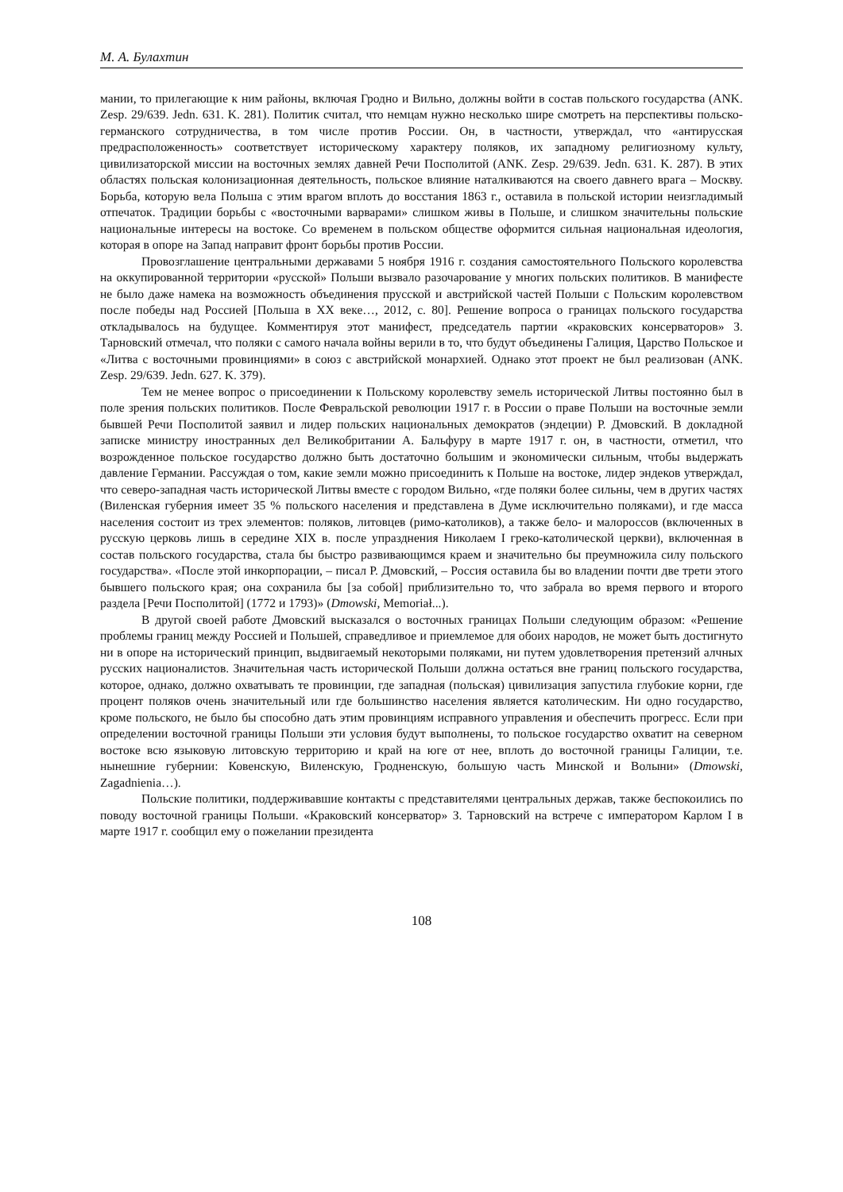М. А. Булахтин
мании, то прилегающие к ним районы, включая Гродно и Вильно, должны войти в состав польского государства (ANK. Zesp. 29/639. Jedn. 631. K. 281). Политик считал, что немцам нужно несколько шире смотреть на перспективы польско-германского сотрудничества, в том числе против России. Он, в частности, утверждал, что «антирусская предрасположенность» соответствует историческому характеру поляков, их западному религиозному культу, цивилизаторской миссии на восточных землях давней Речи Посполитой (ANK. Zesp. 29/639. Jedn. 631. K. 287). В этих областях польская колонизационная деятельность, польское влияние наталкиваются на своего давнего врага – Москву. Борьба, которую вела Польша с этим врагом вплоть до восстания 1863 г., оставила в польской истории неизгладимый отпечаток. Традиции борьбы с «восточными варварами» слишком живы в Польше, и слишком значительны польские национальные интересы на востоке. Со временем в польском обществе оформится сильная национальная идеология, которая в опоре на Запад направит фронт борьбы против России.
Провозглашение центральными державами 5 ноября 1916 г. создания самостоятельного Польского королевства на оккупированной территории «русской» Польши вызвало разочарование у многих польских политиков. В манифесте не было даже намека на возможность объединения прусской и австрийской частей Польши с Польским королевством после победы над Россией [Польша в XX веке…, 2012, с. 80]. Решение вопроса о границах польского государства откладывалось на будущее. Комментируя этот манифест, председатель партии «краковских консерваторов» З. Тарновский отмечал, что поляки с самого начала войны верили в то, что будут объединены Галиция, Царство Польское и «Литва с восточными провинциями» в союз с австрийской монархией. Однако этот проект не был реализован (ANK. Zesp. 29/639. Jedn. 627. K. 379).
Тем не менее вопрос о присоединении к Польскому королевству земель исторической Литвы постоянно был в поле зрения польских политиков. После Февральской революции 1917 г. в России о праве Польши на восточные земли бывшей Речи Посполитой заявил и лидер польских национальных демократов (эндеции) Р. Дмовский. В докладной записке министру иностранных дел Великобритании А. Бальфуру в марте 1917 г. он, в частности, отметил, что возрожденное польское государство должно быть достаточно большим и экономически сильным, чтобы выдержать давление Германии. Рассуждая о том, какие земли можно присоединить к Польше на востоке, лидер эндеков утверждал, что северо-западная часть исторической Литвы вместе с городом Вильно, «где поляки более сильны, чем в других частях (Виленская губерния имеет 35 % польского населения и представлена в Думе исключительно поляками), и где масса населения состоит из трех элементов: поляков, литовцев (римо-католиков), а также бело- и малороссов (включенных в русскую церковь лишь в середине XIX в. после упразднения Николаем I греко-католической церкви), включенная в состав польского государства, стала бы быстро развивающимся краем и значительно бы преумножила силу польского государства». «После этой инкорпорации, – писал Р. Дмовский, – Россия оставила бы во владении почти две трети этого бывшего польского края; она сохранила бы [за собой] приблизительно то, что забрала во время первого и второго раздела [Речи Посполитой] (1772 и 1793)» (Dmowski, Memoriał...).
В другой своей работе Дмовский высказался о восточных границах Польши следующим образом: «Решение проблемы границ между Россией и Польшей, справедливое и приемлемое для обоих народов, не может быть достигнуто ни в опоре на исторический принцип, выдвигаемый некоторыми поляками, ни путем удовлетворения претензий алчных русских националистов. Значительная часть исторической Польши должна остаться вне границ польского государства, которое, однако, должно охватывать те провинции, где западная (польская) цивилизация запустила глубокие корни, где процент поляков очень значительный или где большинство населения является католическим. Ни одно государство, кроме польского, не было бы способно дать этим провинциям исправного управления и обеспечить прогресс. Если при определении восточной границы Польши эти условия будут выполнены, то польское государство охватит на северном востоке всю языковую литовскую территорию и край на юге от нее, вплоть до восточной границы Галиции, т.е. нынешние губернии: Ковенскую, Виленскую, Гродненскую, большую часть Минской и Волыни» (Dmowski, Zagadnienia…).
Польские политики, поддерживавшие контакты с представителями центральных держав, также беспокоились по поводу восточной границы Польши. «Краковский консерватор» З. Тарновский на встрече с императором Карлом I в марте 1917 г. сообщил ему о пожелании президента
108